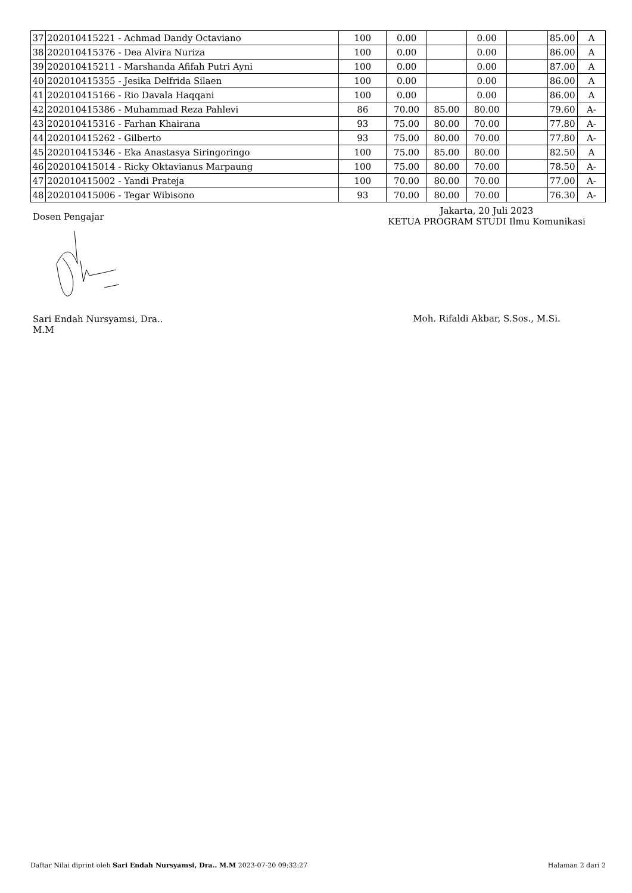| 37 | 202010415221 - Achmad Dandy Octaviano | 100 | 0.00 | | 0.00 | | 85.00 | A |
| 38 | 202010415376 - Dea Alvira Nuriza | 100 | 0.00 | | 0.00 | | 86.00 | A |
| 39 | 202010415211 - Marshanda Afifah Putri Ayni | 100 | 0.00 | | 0.00 | | 87.00 | A |
| 40 | 202010415355 - Jesika Delfrida Silaen | 100 | 0.00 | | 0.00 | | 86.00 | A |
| 41 | 202010415166 - Rio Davala Haqqani | 100 | 0.00 | | 0.00 | | 86.00 | A |
| 42 | 202010415386 - Muhammad Reza Pahlevi | 86 | 70.00 | 85.00 | 80.00 | | 79.60 | A- |
| 43 | 202010415316 - Farhan Khairana | 93 | 75.00 | 80.00 | 70.00 | | 77.80 | A- |
| 44 | 202010415262 - Gilberto | 93 | 75.00 | 80.00 | 70.00 | | 77.80 | A- |
| 45 | 202010415346 - Eka Anastasya Siringoringo | 100 | 75.00 | 85.00 | 80.00 | | 82.50 | A |
| 46 | 202010415014 - Ricky Oktavianus Marpaung | 100 | 75.00 | 80.00 | 70.00 | | 78.50 | A- |
| 47 | 202010415002 - Yandi Prateja | 100 | 70.00 | 80.00 | 70.00 | | 77.00 | A- |
| 48 | 202010415006 - Tegar Wibisono | 93 | 70.00 | 80.00 | 70.00 | | 76.30 | A- |
Dosen Pengajar
Sari Endah Nursyamsi, Dra..
M.M
Jakarta, 20 Juli 2023
KETUA PROGRAM STUDI Ilmu Komunikasi
Moh. Rifaldi Akbar, S.Sos., M.Si.
Daftar Nilai diprint oleh Sari Endah Nursyamsi, Dra.. M.M 2023-07-20 09:32:27
Halaman 2 dari 2